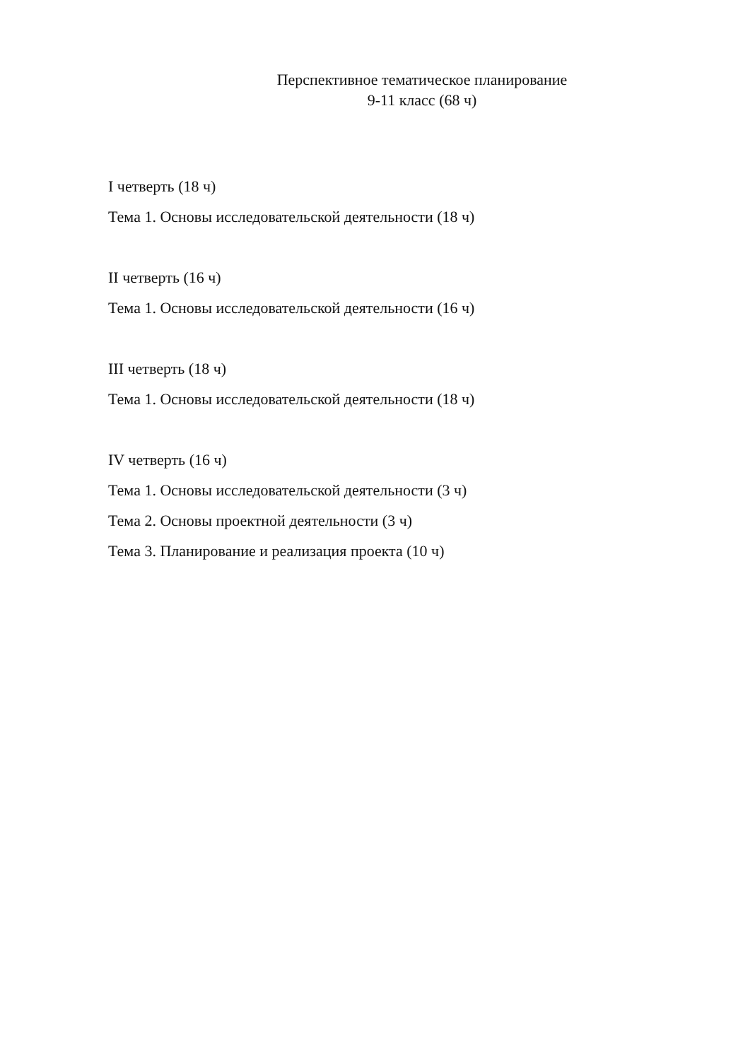Перспективное тематическое планирование
9-11 класс (68 ч)
I четверть (18 ч)
Тема 1. Основы исследовательской деятельности (18 ч)
II четверть (16 ч)
Тема 1. Основы исследовательской деятельности (16 ч)
III четверть (18 ч)
Тема 1. Основы исследовательской деятельности (18 ч)
IV четверть (16 ч)
Тема 1. Основы исследовательской деятельности (3 ч)
Тема 2. Основы проектной деятельности (3 ч)
Тема 3. Планирование и реализация проекта (10 ч)